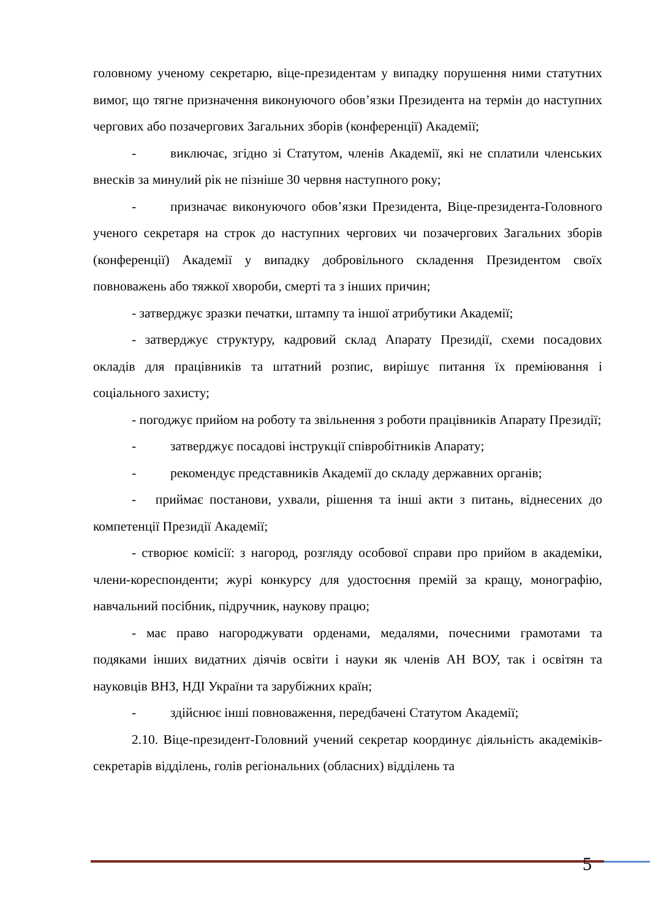головному ученому секретарю, віце-президентам у випадку порушення ними статутних вимог, що тягне призначення виконуючого обов’язки Президента на термін до наступних чергових або позачергових Загальних зборів (конференції) Академії;
- виключає, згідно зі Статутом, членів Академії, які не сплатили членських внесків за минулий рік не пізніше 30 червня наступного року;
- призначає виконуючого обов’язки Президента, Віце-президента-Головного ученого секретаря на строк до наступних чергових чи позачергових Загальних зборів (конференції) Академії у випадку добровільного складення Президентом своїх повноважень або тяжкої хвороби, смерті та з інших причин;
- затверджує зразки печатки, штампу та іншої атрибутики Академії;
- затверджує структуру, кадровий склад Апарату Президії, схеми посадових окладів для працівників та штатний розпис, вирішує питання їх преміювання і соціального захисту;
- погоджує прийом на роботу та звільнення з роботи працівників Апарату Президії;
- затверджує посадові інструкції співробітників Апарату;
- рекомендує представників Академії до складу державних органів;
- приймає постанови, ухвали, рішення та інші акти з питань, віднесених до компетенції Президії Академії;
- створює комісії: з нагород, розгляду особової справи про прийом в академіки, члени-кореспонденти; журі конкурсу для удостоєння премій за кращу, монографію, навчальний посібник, підручник, наукову працю;
- має право нагороджувати орденами, медалями, почесними грамотами та подяками інших видатних діячів освіти і науки як членів АН ВОУ, так і освітян та науковців ВНЗ, НДІ України та зарубіжних країн;
- здійснює інші повноваження, передбачені Статутом Академії;
2.10. Віце-президент-Головний учений секретар координує діяльність академіків-секретарів відділень, голів регіональних (обласних) відділень та
5